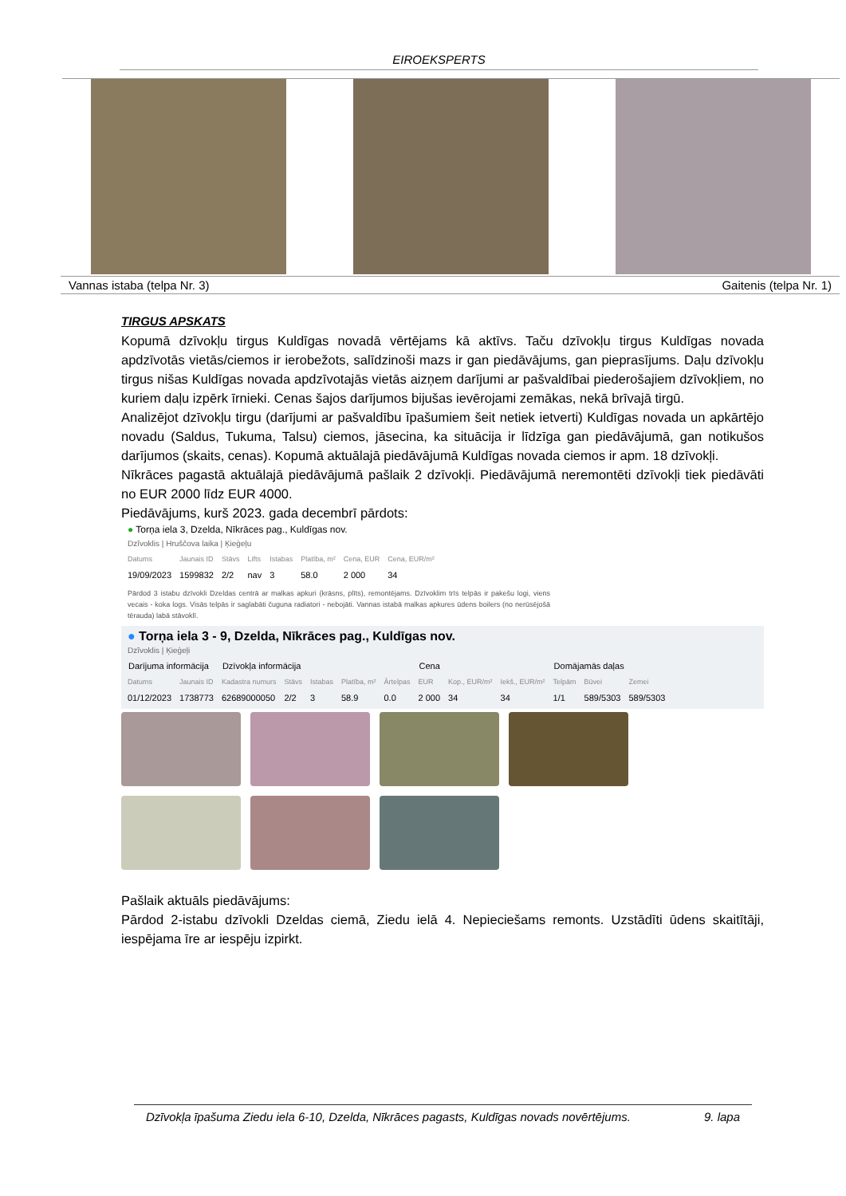EIROEKSPERTS
Vannas istaba (telpa Nr. 3) Gaitenis (telpa Nr. 1)
TIRGUS APSKATS
Kopumā dzīvokļu tirgus Kuldīgas novadā vērtējams kā aktīvs. Taču dzīvokļu tirgus Kuldīgas novada apdzīvotās vietās/ciemos ir ierobežots, salīdzinoši mazs ir gan piedāvājums, gan pieprasījums. Daļu dzīvokļu tirgus nišas Kuldīgas novada apdzīvotajās vietās aizņem darījumi ar pašvaldībai piederošajiem dzīvokļiem, no kuriem daļu izpērk īrnieki. Cenas šajos darījumos bijušas ievērojami zemākas, nekā brīvajā tirgū.
Analizējot dzīvokļu tirgu (darījumi ar pašvaldību īpašumiem šeit netiek ietverti) Kuldīgas novada un apkārtējo novadu (Saldus, Tukuma, Talsu) ciemos, jāsecina, ka situācija ir līdzīga gan piedāvājumā, gan notikušos darījumos (skaits, cenas). Kopumā aktuālajā piedāvājumā Kuldīgas novada ciemos ir apm. 18 dzīvokļi.
Nīkrāces pagastā aktuālajā piedāvājumā pašlaik 2 dzīvokļi. Piedāvājumā neremontēti dzīvokļi tiek piedāvāti no EUR 2000 līdz EUR 4000.
Piedāvājums, kurš 2023. gada decembrī pārdots:
● Torņa iela 3, Dzelda, Nīkrāces pag., Kuldīgas nov.
Dzīvoklis | Hruščova laika | Ķieģeļu
| Datums | Jaunais ID | Stāvs | Lifts | Istabas | Platība, m² | Cena, EUR | Cena, EUR/m² |
| 19/09/2023 | 1599832 | 2/2 | nav | 3 | 58.0 | 2 000 | 34 |
Pārdod 3 istabu dzīvokli Dzeldas centrā ar malkas apkuri (krāsns, plīts), remontējams. Dzīvoklim trīs telpās ir pakešu logi, viens vecais - koka logs. Visās telpās ir saglabāti čuguna radiatori - nebojāti. Vannas istabā malkas apkures ūdens boilers (no nerūsējošā tērauda) labā stāvoklī.
● Torņa iela 3 - 9, Dzelda, Nīkrāces pag., Kuldīgas nov.
Dzīvoklis | Ķieģeļi
| Darījuma informācija | | Dzīvokļa informācija | | | | | Cena | | | Domājamās daļas | | |
| --- | --- | --- | --- | --- | --- | --- | --- | --- | --- | --- | --- | --- |
| Datums | Jaunais ID | Kadastra numurs | Stāvs | Istabas | Platība, m² | Ārtelpas | EUR | Kop., EUR/m² | Iekš., EUR/m² | Telpām | Būvei | Zemei |
| 01/12/2023 | 1738773 | 62689000050 | 2/2 | 3 | 58.9 | 0.0 | 2 000 | 34 | 34 | 1/1 | 589/5303 | 589/5303 |
Pašlaik aktuāls piedāvājums:
Pārdod 2-istabu dzīvokli Dzeldas ciemā, Ziedu ielā 4. Nepieciešams remonts. Uzstādīti ūdens skaitītāji, iespējama īre ar iespēju izpirkt.
Dzīvokļa īpašuma Ziedu iela 6-10, Dzelda, Nīkrāces pagasts, Kuldīgas novads novērtējums. 9. lapa